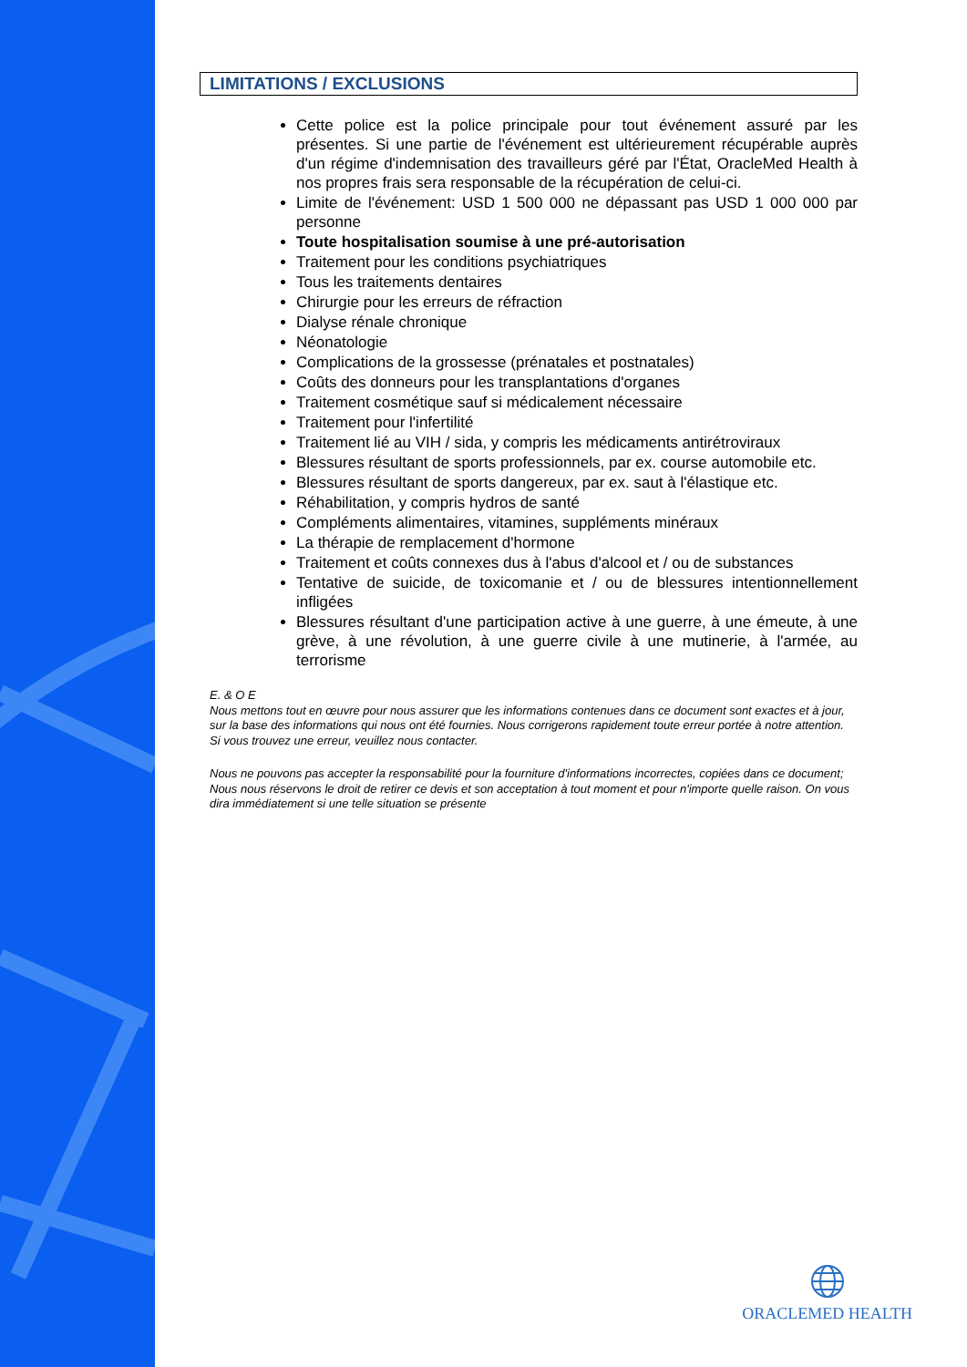LIMITATIONS / EXCLUSIONS
Cette police est la police principale pour tout événement assuré par les présentes. Si une partie de l'événement est ultérieurement récupérable auprès d'un régime d'indemnisation des travailleurs géré par l'État, OracleMed Health à nos propres frais sera responsable de la récupération de celui-ci.
Limite de l'événement: USD 1 500 000 ne dépassant pas USD 1 000 000 par personne
Toute hospitalisation soumise à une pré-autorisation
Traitement pour les conditions psychiatriques
Tous les traitements dentaires
Chirurgie pour les erreurs de réfraction
Dialyse rénale chronique
Néonatologie
Complications de la grossesse (prénatales et postnatales)
Coûts des donneurs pour les transplantations d'organes
Traitement cosmétique sauf si médicalement nécessaire
Traitement pour l'infertilité
Traitement lié au VIH / sida, y compris les médicaments antirétroviraux
Blessures résultant de sports professionnels, par ex. course automobile etc.
Blessures résultant de sports dangereux, par ex. saut à l'élastique etc.
Réhabilitation, y compris hydros de santé
Compléments alimentaires, vitamines, suppléments minéraux
La thérapie de remplacement d'hormone
Traitement et coûts connexes dus à l'abus d'alcool et / ou de substances
Tentative de suicide, de toxicomanie et / ou de blessures intentionnellement infligées
Blessures résultant d'une participation active à une guerre, à une émeute, à une grève, à une révolution, à une guerre civile à une mutinerie, à l'armée, au terrorisme
E. & O E
Nous mettons tout en œuvre pour nous assurer que les informations contenues dans ce document sont exactes et à jour, sur la base des informations qui nous ont été fournies. Nous corrigerons rapidement toute erreur portée à notre attention. Si vous trouvez une erreur, veuillez nous contacter.
Nous ne pouvons pas accepter la responsabilité pour la fourniture d'informations incorrectes, copiées dans ce document; Nous nous réservons le droit de retirer ce devis et son acceptation à tout moment et pour n'importe quelle raison. On vous dira immédiatement si une telle situation se présente
ORACLEMED HEALTH